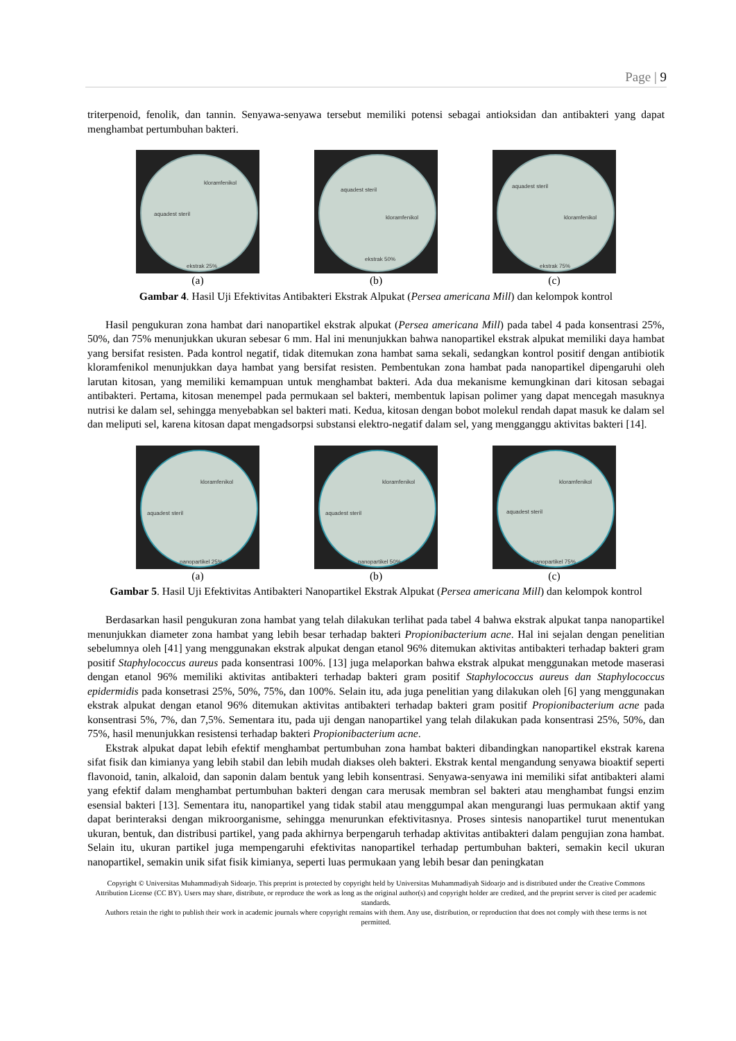Page | 9
triterpenoid, fenolik, dan tannin. Senyawa-senyawa tersebut memiliki potensi sebagai antioksidan dan antibakteri yang dapat menghambat pertumbuhan bakteri.
kloramfenikol
aquadest steril
ekstrak 25%
(a)
aquadest steril
kloramfenikol
ekstrak 50%
(b)
aquadest steril
kloramfenikol
ekstrak 75%
(c)
Gambar 4. Hasil Uji Efektivitas Antibakteri Ekstrak Alpukat (Persea americana Mill) dan kelompok kontrol
Hasil pengukuran zona hambat dari nanopartikel ekstrak alpukat (Persea americana Mill) pada tabel 4 pada konsentrasi 25%, 50%, dan 75% menunjukkan ukuran sebesar 6 mm. Hal ini menunjukkan bahwa nanopartikel ekstrak alpukat memiliki daya hambat yang bersifat resisten. Pada kontrol negatif, tidak ditemukan zona hambat sama sekali, sedangkan kontrol positif dengan antibiotik kloramfenikol menunjukkan daya hambat yang bersifat resisten. Pembentukan zona hambat pada nanopartikel dipengaruhi oleh larutan kitosan, yang memiliki kemampuan untuk menghambat bakteri. Ada dua mekanisme kemungkinan dari kitosan sebagai antibakteri. Pertama, kitosan menempel pada permukaan sel bakteri, membentuk lapisan polimer yang dapat mencegah masuknya nutrisi ke dalam sel, sehingga menyebabkan sel bakteri mati. Kedua, kitosan dengan bobot molekul rendah dapat masuk ke dalam sel dan meliputi sel, karena kitosan dapat mengadsorpsi substansi elektro-negatif dalam sel, yang mengganggu aktivitas bakteri [14].
kloramfenikol
aquadest steril
nanopartikel 25%
(a)
kloramfenikol
aquadest steril
nanopartikel 50%
(b)
kloramfenikol
aquadest steril
nanopartikel 75%
(c)
Gambar 5. Hasil Uji Efektivitas Antibakteri Nanopartikel Ekstrak Alpukat (Persea americana Mill) dan kelompok kontrol
Berdasarkan hasil pengukuran zona hambat yang telah dilakukan terlihat pada tabel 4 bahwa ekstrak alpukat tanpa nanopartikel menunjukkan diameter zona hambat yang lebih besar terhadap bakteri Propionibacterium acne. Hal ini sejalan dengan penelitian sebelumnya oleh [41] yang menggunakan ekstrak alpukat dengan etanol 96% ditemukan aktivitas antibakteri terhadap bakteri gram positif Staphylococcus aureus pada konsentrasi 100%. [13] juga melaporkan bahwa ekstrak alpukat menggunakan metode maserasi dengan etanol 96% memiliki aktivitas antibakteri terhadap bakteri gram positif Staphylococcus aureus dan Staphylococcus epidermidis pada konsetrasi 25%, 50%, 75%, dan 100%. Selain itu, ada juga penelitian yang dilakukan oleh [6] yang menggunakan ekstrak alpukat dengan etanol 96% ditemukan aktivitas antibakteri terhadap bakteri gram positif Propionibacterium acne pada konsentrasi 5%, 7%, dan 7,5%. Sementara itu, pada uji dengan nanopartikel yang telah dilakukan pada konsentrasi 25%, 50%, dan 75%, hasil menunjukkan resistensi terhadap bakteri Propionibacterium acne.
Ekstrak alpukat dapat lebih efektif menghambat pertumbuhan zona hambat bakteri dibandingkan nanopartikel ekstrak karena sifat fisik dan kimianya yang lebih stabil dan lebih mudah diakses oleh bakteri. Ekstrak kental mengandung senyawa bioaktif seperti flavonoid, tanin, alkaloid, dan saponin dalam bentuk yang lebih konsentrasi. Senyawa-senyawa ini memiliki sifat antibakteri alami yang efektif dalam menghambat pertumbuhan bakteri dengan cara merusak membran sel bakteri atau menghambat fungsi enzim esensial bakteri [13]. Sementara itu, nanopartikel yang tidak stabil atau menggumpal akan mengurangi luas permukaan aktif yang dapat berinteraksi dengan mikroorganisme, sehingga menurunkan efektivitasnya. Proses sintesis nanopartikel turut menentukan ukuran, bentuk, dan distribusi partikel, yang pada akhirnya berpengaruh terhadap aktivitas antibakteri dalam pengujian zona hambat. Selain itu, ukuran partikel juga mempengaruhi efektivitas nanopartikel terhadap pertumbuhan bakteri, semakin kecil ukuran nanopartikel, semakin unik sifat fisik kimianya, seperti luas permukaan yang lebih besar dan peningkatan
Copyright © Universitas Muhammadiyah Sidoarjo. This preprint is protected by copyright held by Universitas Muhammadiyah Sidoarjo and is distributed under the Creative Commons Attribution License (CC BY). Users may share, distribute, or reproduce the work as long as the original author(s) and copyright holder are credited, and the preprint server is cited per academic standards.
Authors retain the right to publish their work in academic journals where copyright remains with them. Any use, distribution, or reproduction that does not comply with these terms is not permitted.